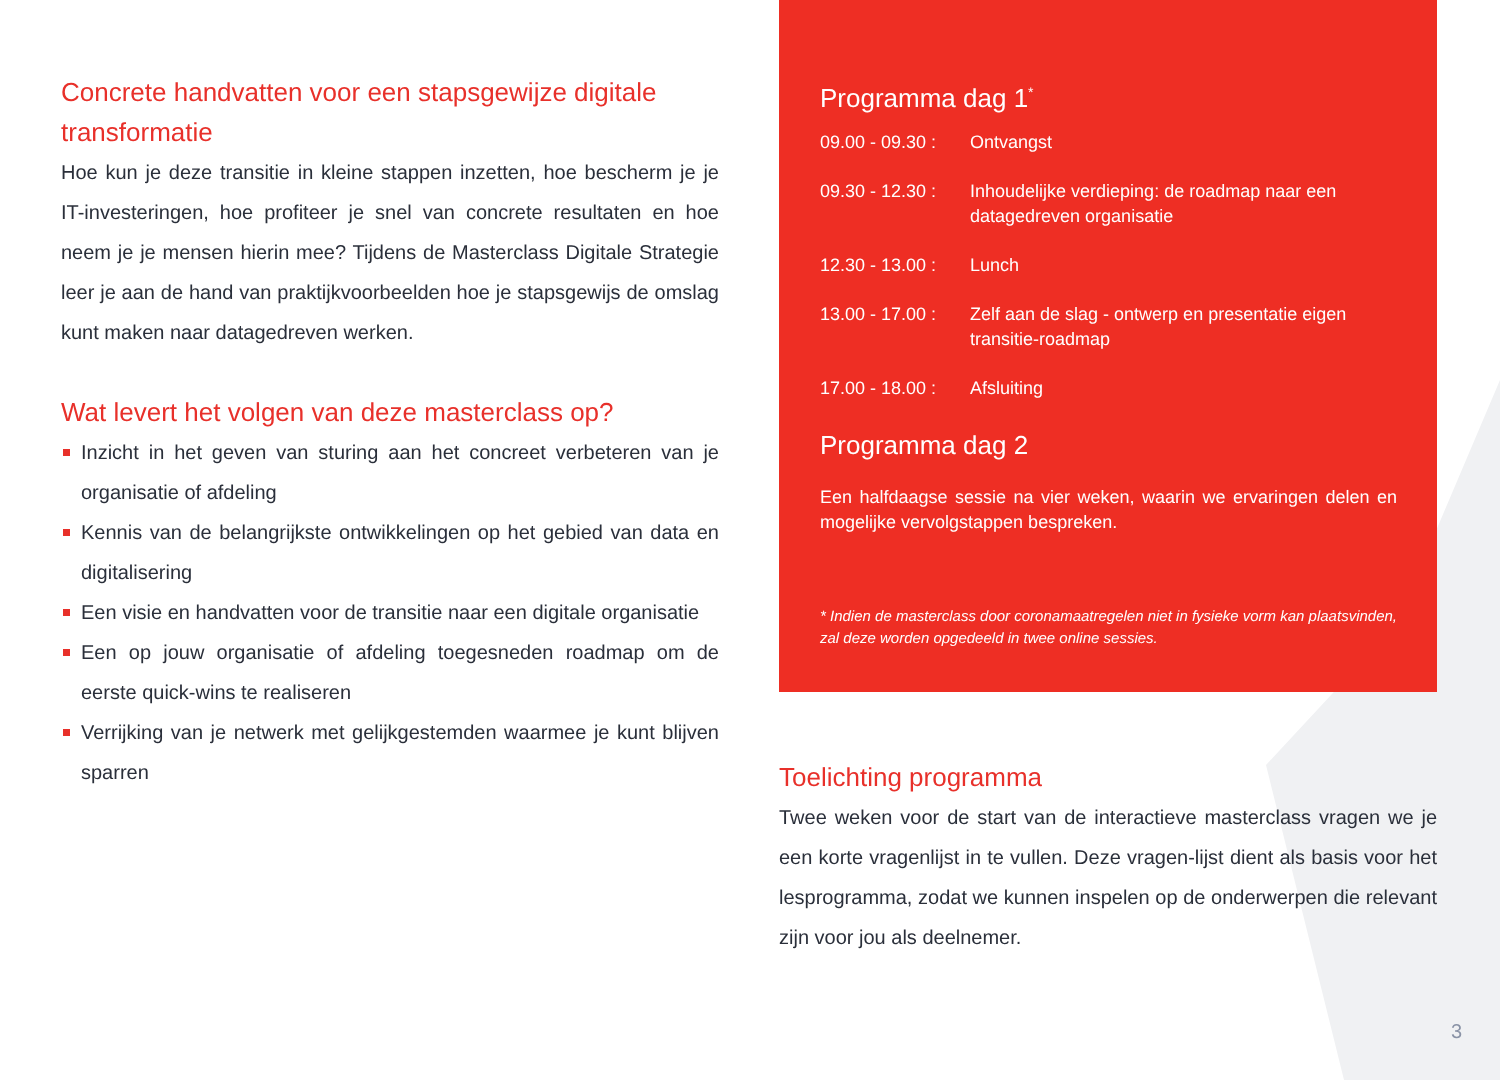Concrete handvatten voor een stapsgewijze digitale transformatie
Hoe kun je deze transitie in kleine stappen inzetten, hoe bescherm je je IT-investeringen, hoe profiteer je snel van concrete resultaten en hoe neem je je mensen hierin mee? Tijdens de Masterclass Digitale Strategie leer je aan de hand van praktijkvoorbeelden hoe je stapsgewijs de omslag kunt maken naar datagedreven werken.
Wat levert het volgen van deze masterclass op?
Inzicht in het geven van sturing aan het concreet verbeteren van je organisatie of afdeling
Kennis van de belangrijkste ontwikkelingen op het gebied van data en digitalisering
Een visie en handvatten voor de transitie naar een digitale organisatie
Een op jouw organisatie of afdeling toegesneden roadmap om de eerste quick-wins te realiseren
Verrijking van je netwerk met gelijkgestemden waarmee je kunt blijven sparren
Programma dag 1<sup>*</sup>
09.00 - 09.30 :
Ontvangst
09.30 - 12.30 :
Inhoudelijke verdieping: de roadmap naar een datagedreven organisatie
12.30 - 13.00 :
Lunch
13.00 - 17.00 :
Zelf aan de slag - ontwerp en presentatie eigen transitie-roadmap
17.00 - 18.00 :
Afsluiting
Programma dag 2
Een halfdaagse sessie na vier weken, waarin we ervaringen delen en mogelijke vervolgstappen bespreken.
* Indien de masterclass door coronamaatregelen niet in fysieke vorm kan plaatsvinden, zal deze worden opgedeeld in twee online sessies.
Toelichting programma
Twee weken voor de start van de interactieve masterclass vragen we je een korte vragenlijst in te vullen. Deze vragen-lijst dient als basis voor het lesprogramma, zodat we kunnen inspelen op de onderwerpen die relevant zijn voor jou als deelnemer.
3